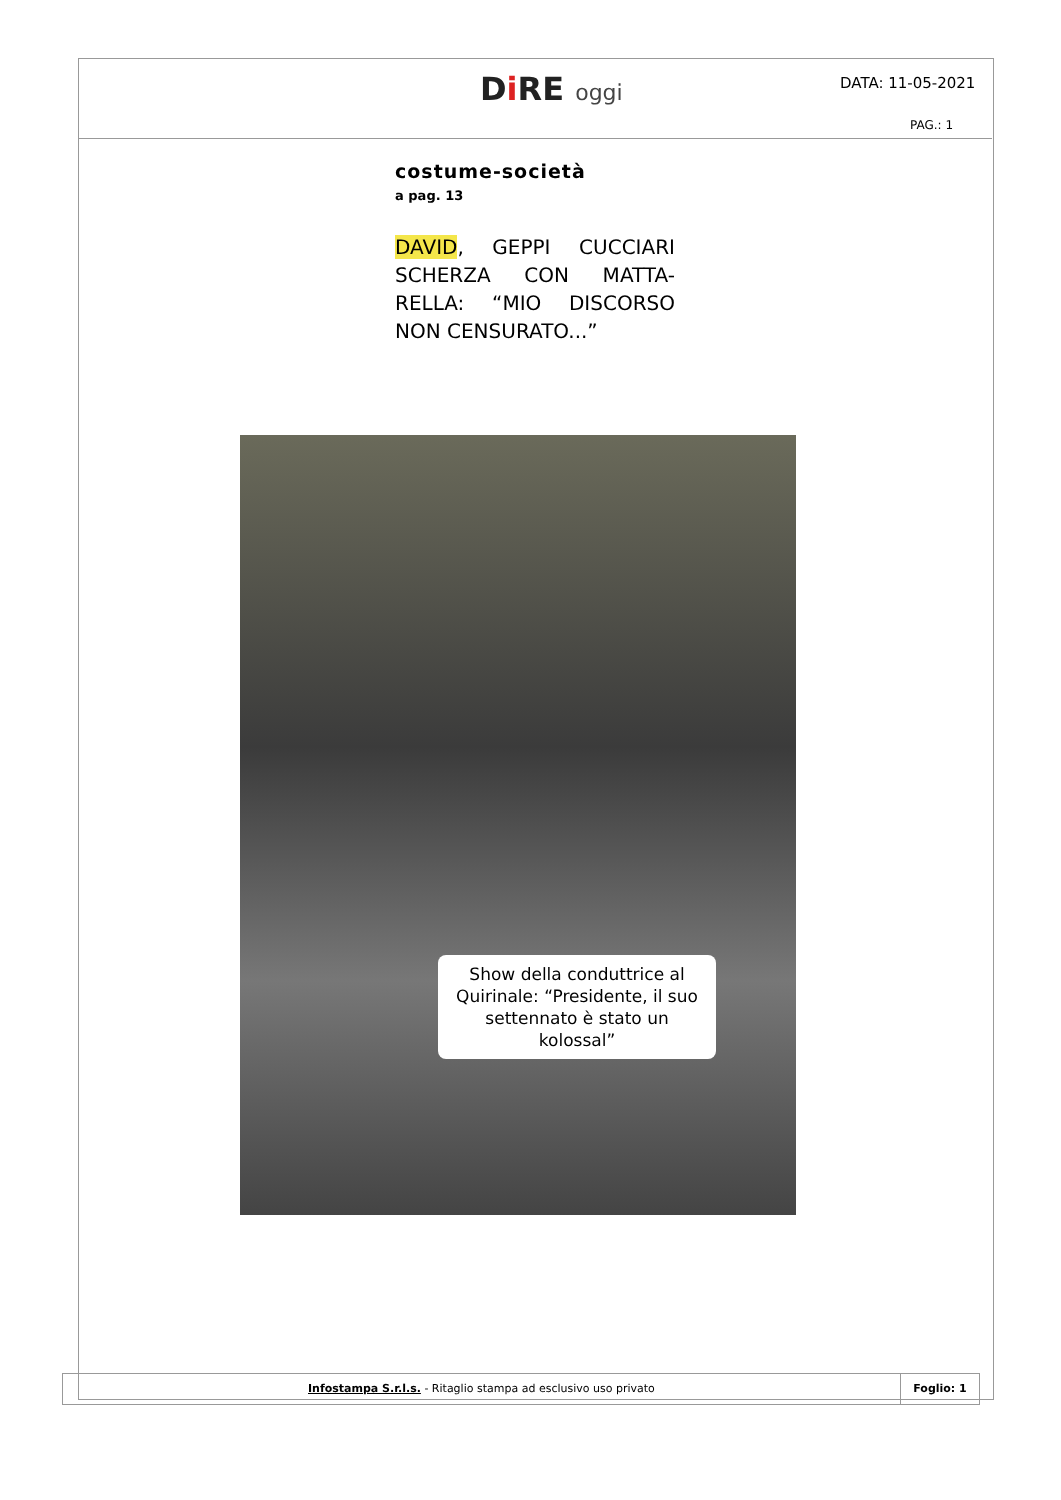Di RE oggi DATA: 11-05-2021
PAG.: 1
costume-società
a pag. 13
DAVID, GEPPI CUCCIARI SCHERZA CON MATTA-RELLA: “MIO DISCORSO NON CENSURATO...”
Show della conduttrice al Quirinale: “Presidente, il suo settennato è stato un kolossal”
Infostampa S.r.l.s. - Ritaglio stampa ad esclusivo uso privato
Foglio: 1